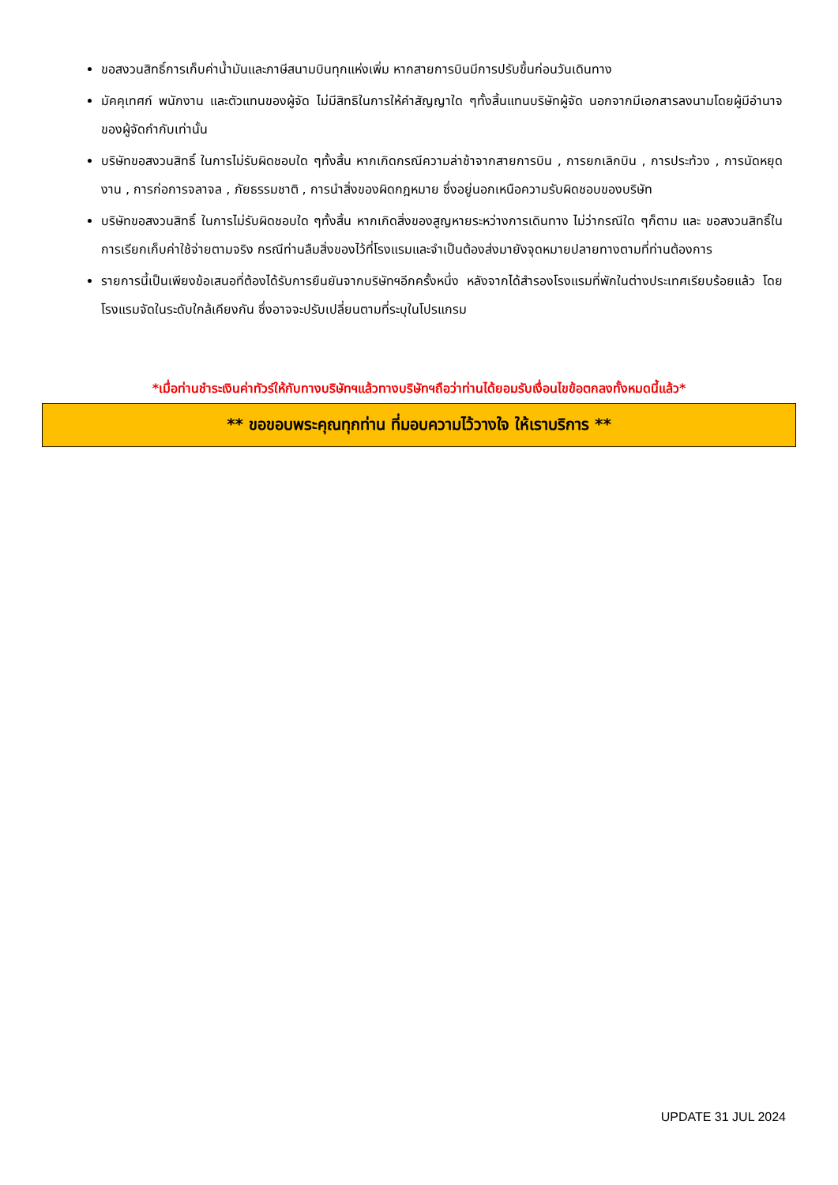ขอสงวนสิทธิ์การเก็บค่าน้ำมันและภาษีสนามบินทุกแห่งเพิ่ม หากสายการบินมีการปรับขึ้นก่อนวันเดินทาง
มัคคุเทศก์ พนักงาน และตัวแทนของผู้จัด ไม่มีสิทธิในการให้คำสัญญาใด ๆทั้งสิ้นแทนบริษัทผู้จัด นอกจากมีเอกสารลงนามโดยผู้มีอำนาจของผู้จัดกำกับเท่านั้น
บริษัทขอสงวนสิทธิ์ ในการไม่รับผิดชอบใด ๆทั้งสิ้น หากเกิดกรณีความล่าช้าจากสายการบิน , การยกเลิกบิน , การประท้วง , การนัดหยุดงาน , การก่อการจลาจล , ภัยธรรมชาติ , การนำสิ่งของผิดกฎหมาย ซึ่งอยู่นอกเหนือความรับผิดชอบของบริษัท
บริษัทขอสงวนสิทธิ์ ในการไม่รับผิดชอบใด ๆทั้งสิ้น หากเกิดสิ่งของสูญหายระหว่างการเดินทาง ไม่ว่ากรณีใด ๆก็ตาม และ ขอสงวนสิทธิ์ในการเรียกเก็บค่าใช้จ่ายตามจริง กรณีท่านลืมสิ่งของไว้ที่โรงแรมและจำเป็นต้องส่งมายังจุดหมายปลายทางตามที่ท่านต้องการ
รายการนี้เป็นเพียงข้อเสนอที่ต้องได้รับการยืนยันจากบริษัทฯอีกครั้งหนึ่ง หลังจากได้สำรองโรงแรมที่พักในต่างประเทศเรียบร้อยแล้ว โดยโรงแรมจัดในระดับใกล้เคียงกัน ซึ่งอาจจะปรับเปลี่ยนตามที่ระบุในโปรแกรม
*เมื่อท่านชำระเงินค่าทัวร์ให้กับทางบริษัทฯแล้วทางบริษัทฯถือว่าท่านได้ยอมรับเงื่อนไขข้อตกลงทั้งหมดนี้แล้ว*
** ขอขอบพระคุณทุกท่าน ที่มอบความไว้วางใจ ให้เราบริการ **
UPDATE 31 JUL 2024